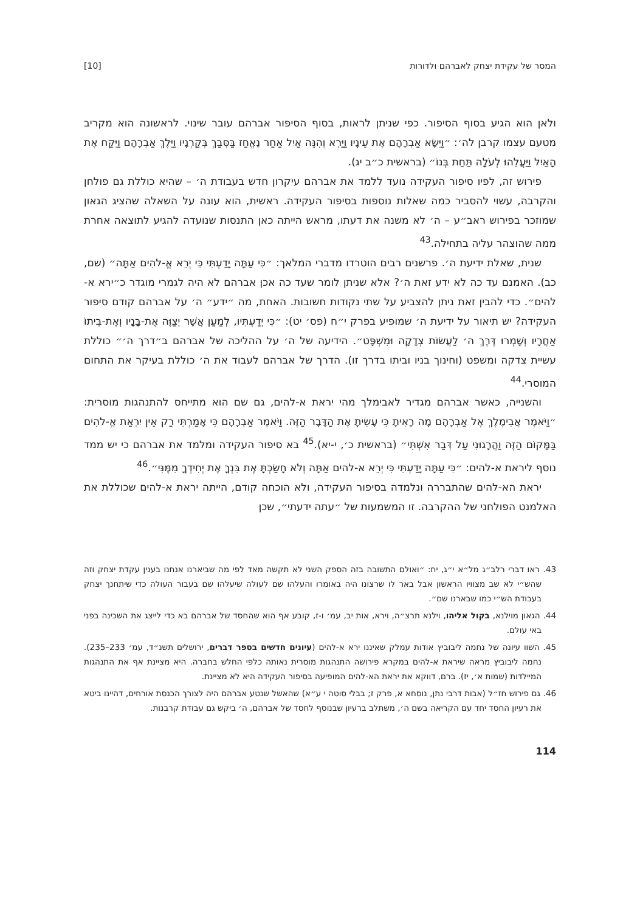המסר של עקידת יצחק לאברהם ולדורות [10]
ולאן הוא הגיע בסוף הסיפור. כפי שניתן לראות, בסוף הסיפור אברהם עובר שינוי. לראשונה הוא מקריב מטעם עצמו קרבן לה׳: ״וַיִּשָּׂא אַבְרָהָם אֶת עֵינָיו וַיַּרְא וְהִנֵּה אַיִל אַחַר נֶאֱחַז בַּסְּבַךְ בְּקַרְנָיו וַיֵּלֶךְ אַבְרָהָם וַיִּקַּח אֶת הָאַיִל וַיַּעֲלֵהוּ לְעֹלָה תַּחַת בְּנוֹ״ (בראשית כ״ב יג).
פירוש זה, לפיו סיפור העקידה נועד ללמד את אברהם עיקרון חדש בעבודת ה׳ – שהיא כוללת גם פולחן והקרבה, עשוי להסביר כמה שאלות נוספות בסיפור העקידה. ראשית, הוא עונה על השאלה שהציג הגאון שמוזכר בפירוש ראב״ע – ה׳ לא משנה את דעתו, מראש הייתה כאן התנסות שנועדה להגיע לתוצאה אחרת ממה שהוצהר עליה בתחילה.<sup>43</sup>
שנית, שאלת ידיעת ה׳. פרשנים רבים הוטרדו מדברי המלאך: ״כִּי עַתָּה יָדַעְתִּי כִּי יְרֵא אֱ-לֹהִים אַתָּה״ (שם, כב). האמנם עד כה לא ידע זאת ה׳? אלא שניתן לומר שעד כה אכן אברהם לא היה לגמרי מוגדר כ״ירא א-להים״. כדי להבין זאת ניתן להצביע על שתי נקודות חשובות. האחת, מה ״ידע״ ה׳ על אברהם קודם סיפור העקידה? יש תיאור על ידיעת ה׳ שמופיע בפרק י״ח (פס׳ יט): ״כִּי יְדַעְתִּיו, לְמַעַן אֲשֶׁר יְצַוֶּה אֶת-בָּנָיו וְאֶת-בֵּיתוֹ אַחֲרָיו וְשָׁמְרוּ דֶּרֶךְ ה׳ לַעֲשׂוֹת צְדָקָה וּמִשְׁפָּט״. הידיעה של ה׳ על ההליכה של אברהם ב״דרך ה׳״ כוללת עשיית צדקה ומשפט (וחינוך בניו וביתו בדרך זו). הדרך של אברהם לעבוד את ה׳ כוללת בעיקר את התחום המוסרי.<sup>44</sup>
והשנייה, כאשר אברהם מגדיר לאבימלך מהי יראת א-להים, גם שם הוא מתייחס להתנהגות מוסרית: ״וַיֹּאמֶר אֲבִימֶלֶךְ אֶל אַבְרָהָם מָה רָאִיתָ כִּי עָשִׂיתָ אֶת הַדָּבָר הַזֶּה. וַיֹּאמֶר אַבְרָהָם כִּי אָמַרְתִּי רַק אֵין יִרְאַת אֱ-לֹהִים בַּמָּקוֹם הַזֶּה וַהֲרָגוּנִי עַל דְּבַר אִשְׁתִּי״ (בראשית כ׳, י-יא).<sup>45</sup> בא סיפור העקידה ומלמד את אברהם כי יש ממד נוסף ליראת א-להים: ״כִּי עַתָּה יָדַעְתִּי כִּי יְרֵא א-להים אַתָּה וְלֹא חָשַׂכְתָּ אֶת בִּנְךָ אֶת יְחִידְךָ מִמֶּנִּי״.<sup>46</sup>
יראת הא-להים שהתבררה ונלמדה בסיפור העקידה, ולא הוכחה קודם, הייתה יראת א-להים שכוללת את האלמנט הפולחני של ההקרבה. זו המשמעות של ״עתה ידעתי״, שכן
43. ראו דברי רלב״ג מל״א י״ג, יח: ״ואולם התשובה בזה הספק השני לא תקשה מאד לפי מה שביארנו אנחנו בענין עקדת יצחק וזה שהש״י לא שב מצוויו הראשון אבל באר לו שרצונו היה באומרו והעלהו שם לעולה שיעלהו שם בעבור העולה כדי שיתחנך יצחק בעבודת הש״י כמו שבארנו שם״.
44. הגאון מוילנא, בקול אליהו, וילנא תרצ״ה, וירא, אות יב, עמ׳ ו-ז, קובע אף הוא שהחסד של אברהם בא כדי לייצג את השכינה בפני באי עולם.
45. השוו עיונה של נחמה ליבוביץ אודות עמלק שאיננו ירא א-להים (עיונים חדשים בספר דברים, ירושלים תשנ״ד, עמ׳ 233–235). נחמה ליבוביץ מראה שיראת א-להים במקרא פירושה התנהגות מוסרית נאותה כלפי החלש בחברה. היא מציינת אף את התנהגות המיילדות (שמות א׳, יז). ברם, דווקא את יראת הא-להים המופיעה בסיפור העקידה היא לא מציינת.
46. גם פירוש חז״ל (אבות דרבי נתן, נוסחא א, פרק ז; בבלי סוטה י ע״א) שהאשל שנטע אברהם היה לצורך הכנסת אורחים, דהיינו ביטא את רעיון החסד יחד עם הקריאה בשם ה׳, משתלב ברעיון שבנוסף לחסד של אברהם, ה׳ ביקש גם עבודת קרבנות.
114